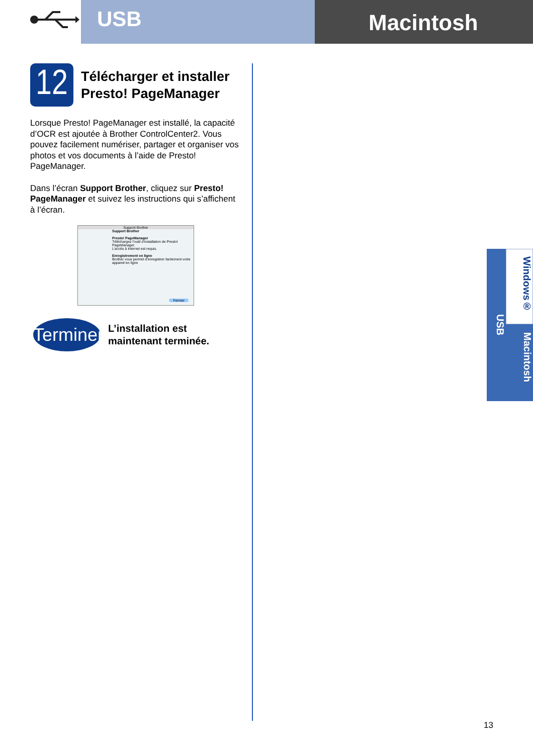USB
Macintosh
12
Télécharger et installer
Presto! PageManager
Lorsque Presto! PageManager est installé, la capacité d’OCR est ajoutée à Brother ControlCenter2. Vous pouvez facilement numériser, partager et organiser vos photos et vos documents à l’aide de Presto! PageManager.
Dans l’écran Support Brother, cliquez sur Presto! PageManager et suivez les instructions qui s’affichent à l’écran.
Support Brother
Support Brother
Presto! PageManager
Téléchargez l’outil d’installation de Presto! PageManager.
L’accès à Internet est requis.
Enregistrement en ligne
Brother vous permet d’enregistrer facilement votre appareil en ligne
Fermer
Terminer
L’installation est
maintenant terminée.
USB
Windows®
Macintosh
13